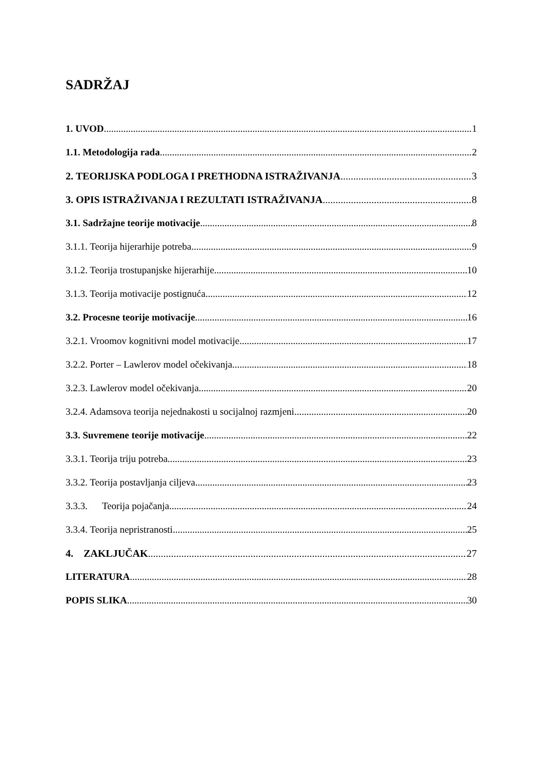SADRŽAJ
1. UVOD 1
1.1. Metodologija rada 2
2. TEORIJSKA PODLOGA I PRETHODNA ISTRAŽIVANJA 3
3. OPIS ISTRAŽIVANJA I REZULTATI ISTRAŽIVANJA 8
3.1. Sadržajne teorije motivacije 8
3.1.1. Teorija hijerarhije potreba 9
3.1.2. Teorija trostupanjske hijerarhije 10
3.1.3. Teorija motivacije postignuća 12
3.2. Procesne teorije motivacije 16
3.2.1. Vroomov kognitivni model motivacije 17
3.2.2. Porter – Lawlerov model očekivanja 18
3.2.3. Lawlerov model očekivanja 20
3.2.4. Adamsova teorija nejednakosti u socijalnoj razmjeni 20
3.3. Suvremene teorije motivacije 22
3.3.1. Teorija triju potreba 23
3.3.2. Teorija postavljanja ciljeva 23
3.3.3. Teorija pojačanja 24
3.3.4. Teorija nepristranosti 25
4. ZAKLJUČAK 27
LITERATURA 28
POPIS SLIKA 30